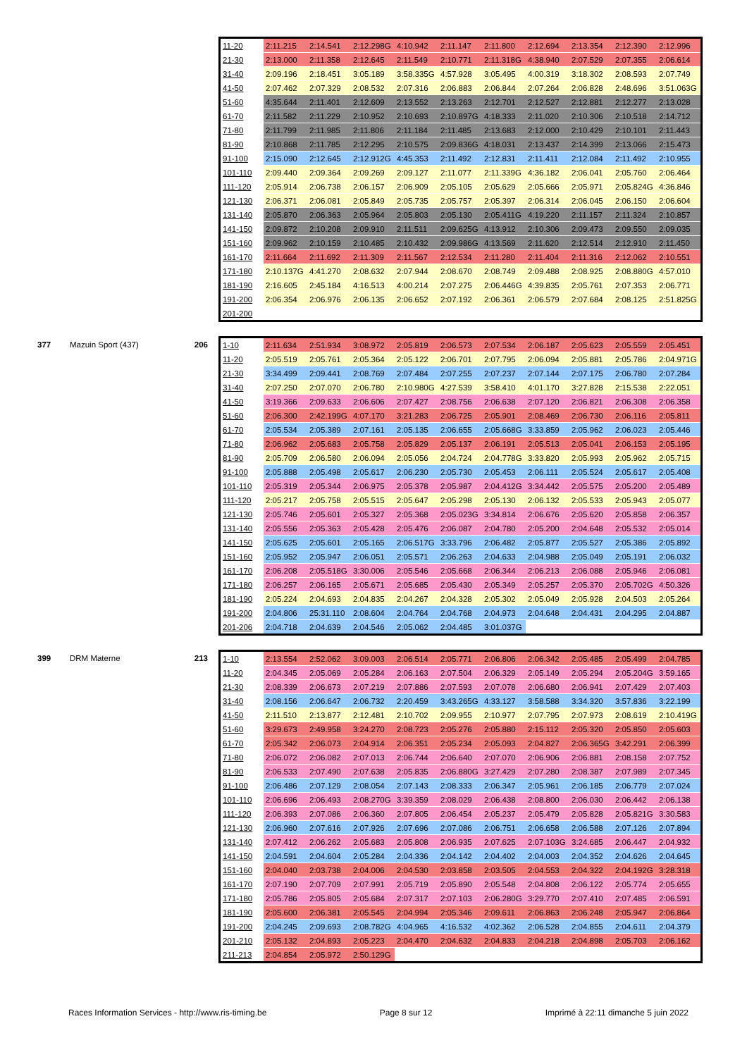| | | | 11-20 | 2:11.215 | 2:14.541 | 2:12.298G | 4:10.942 | 2:11.147 | 2:11.800 | 2:12.694 | 2:13.354 | 2:12.390 | 2:12.996 |
| | | | 21-30 | 2:13.000 | 2:11.358 | 2:12.645 | 2:11.549 | 2:10.771 | 2:11.318G | 4:38.940 | 2:07.529 | 2:07.355 | 2:06.614 |
| | | | 31-40 | 2:09.196 | 2:18.451 | 3:05.189 | 3:58.335G | 4:57.928 | 3:05.495 | 4:00.319 | 3:18.302 | 2:08.593 | 2:07.749 |
| | | | 41-50 | 2:07.462 | 2:07.329 | 2:08.532 | 2:07.316 | 2:06.883 | 2:06.844 | 2:07.264 | 2:06.828 | 2:48.696 | 3:51.063G |
| | | | 51-60 | 4:35.644 | 2:11.401 | 2:12.609 | 2:13.552 | 2:13.263 | 2:12.701 | 2:12.527 | 2:12.881 | 2:12.277 | 2:13.028 |
| | | | 61-70 | 2:11.582 | 2:11.229 | 2:10.952 | 2:10.693 | 2:10.897G | 4:18.333 | 2:11.020 | 2:10.306 | 2:10.518 | 2:14.712 |
| | | | 71-80 | 2:11.799 | 2:11.985 | 2:11.806 | 2:11.184 | 2:11.485 | 2:13.683 | 2:12.000 | 2:10.429 | 2:10.101 | 2:11.443 |
| | | | 81-90 | 2:10.868 | 2:11.785 | 2:12.295 | 2:10.575 | 2:09.836G | 4:18.031 | 2:13.437 | 2:14.399 | 2:13.066 | 2:15.473 |
| | | | 91-100 | 2:15.090 | 2:12.645 | 2:12.912G | 4:45.353 | 2:11.492 | 2:12.831 | 2:11.411 | 2:12.084 | 2:11.492 | 2:10.955 |
| | | | 101-110 | 2:09.440 | 2:09.364 | 2:09.269 | 2:09.127 | 2:11.077 | 2:11.339G | 4:36.182 | 2:06.041 | 2:05.760 | 2:06.464 |
| | | | 111-120 | 2:05.914 | 2:06.738 | 2:06.157 | 2:06.909 | 2:05.105 | 2:05.629 | 2:05.666 | 2:05.971 | 2:05.824G | 4:36.846 |
| | | | 121-130 | 2:06.371 | 2:06.081 | 2:05.849 | 2:05.735 | 2:05.757 | 2:05.397 | 2:06.314 | 2:06.045 | 2:06.150 | 2:06.604 |
| | | | 131-140 | 2:05.870 | 2:06.363 | 2:05.964 | 2:05.803 | 2:05.130 | 2:05.411G | 4:19.220 | 2:11.157 | 2:11.324 | 2:10.857 |
| | | | 141-150 | 2:09.872 | 2:10.208 | 2:09.910 | 2:11.511 | 2:09.625G | 4:13.912 | 2:10.306 | 2:09.473 | 2:09.550 | 2:09.035 |
| | | | 151-160 | 2:09.962 | 2:10.159 | 2:10.485 | 2:10.432 | 2:09.986G | 4:13.569 | 2:11.620 | 2:12.514 | 2:12.910 | 2:11.450 |
| | | | 161-170 | 2:11.664 | 2:11.692 | 2:11.309 | 2:11.567 | 2:12.534 | 2:11.280 | 2:11.404 | 2:11.316 | 2:12.062 | 2:10.551 |
| | | | 171-180 | 2:10.137G | 4:41.270 | 2:08.632 | 2:07.944 | 2:08.670 | 2:08.749 | 2:09.488 | 2:08.925 | 2:08.880G | 4:57.010 |
| | | | 181-190 | 2:16.605 | 2:45.184 | 4:16.513 | 4:00.214 | 2:07.275 | 2:06.446G | 4:39.835 | 2:05.761 | 2:07.353 | 2:06.771 |
| | | | 191-200 | 2:06.354 | 2:06.976 | 2:06.135 | 2:06.652 | 2:07.192 | 2:06.361 | 2:06.579 | 2:07.684 | 2:08.125 | 2:51.825G |
| | | | 201-200 | | | | | | | | | | |
| 377 | Mazuin Sport (437) | 206 | 1-10 | 2:11.634 | 2:51.934 | 3:08.972 | 2:05.819 | 2:06.573 | 2:07.534 | 2:06.187 | 2:05.623 | 2:05.559 | 2:05.451 |
| | | | 11-20 | 2:05.519 | 2:05.761 | 2:05.364 | 2:05.122 | 2:06.701 | 2:07.795 | 2:06.094 | 2:05.881 | 2:05.786 | 2:04.971G |
| | | | 21-30 | 3:34.499 | 2:09.441 | 2:08.769 | 2:07.484 | 2:07.255 | 2:07.237 | 2:07.144 | 2:07.175 | 2:06.780 | 2:07.284 |
| | | | 31-40 | 2:07.250 | 2:07.070 | 2:06.780 | 2:10.980G | 4:27.539 | 3:58.410 | 4:01.170 | 3:27.828 | 2:15.538 | 2:22.051 |
| | | | 41-50 | 3:19.366 | 2:09.633 | 2:06.606 | 2:07.427 | 2:08.756 | 2:06.638 | 2:07.120 | 2:06.821 | 2:06.308 | 2:06.358 |
| | | | 51-60 | 2:06.300 | 2:42.199G | 4:07.170 | 3:21.283 | 2:06.725 | 2:05.901 | 2:08.469 | 2:06.730 | 2:06.116 | 2:05.811 |
| | | | 61-70 | 2:05.534 | 2:05.389 | 2:07.161 | 2:05.135 | 2:06.655 | 2:05.668G | 3:33.859 | 2:05.962 | 2:06.023 | 2:05.446 |
| | | | 71-80 | 2:06.962 | 2:05.683 | 2:05.758 | 2:05.829 | 2:05.137 | 2:06.191 | 2:05.513 | 2:05.041 | 2:06.153 | 2:05.195 |
| | | | 81-90 | 2:05.709 | 2:06.580 | 2:06.094 | 2:05.056 | 2:04.724 | 2:04.778G | 3:33.820 | 2:05.993 | 2:05.962 | 2:05.715 |
| | | | 91-100 | 2:05.888 | 2:05.498 | 2:05.617 | 2:06.230 | 2:05.730 | 2:05.453 | 2:06.111 | 2:05.524 | 2:05.617 | 2:05.408 |
| | | | 101-110 | 2:05.319 | 2:05.344 | 2:06.975 | 2:05.378 | 2:05.987 | 2:04.412G | 3:34.442 | 2:05.575 | 2:05.200 | 2:05.489 |
| | | | 111-120 | 2:05.217 | 2:05.758 | 2:05.515 | 2:05.647 | 2:05.298 | 2:05.130 | 2:06.132 | 2:05.533 | 2:05.943 | 2:05.077 |
| | | | 121-130 | 2:05.746 | 2:05.601 | 2:05.327 | 2:05.368 | 2:05.023G | 3:34.814 | 2:06.676 | 2:05.620 | 2:05.858 | 2:06.357 |
| | | | 131-140 | 2:05.556 | 2:05.363 | 2:05.428 | 2:05.476 | 2:06.087 | 2:04.780 | 2:05.200 | 2:04.648 | 2:05.532 | 2:05.014 |
| | | | 141-150 | 2:05.625 | 2:05.601 | 2:05.165 | 2:06.517G | 3:33.796 | 2:06.482 | 2:05.877 | 2:05.527 | 2:05.386 | 2:05.892 |
| | | | 151-160 | 2:05.952 | 2:05.947 | 2:06.051 | 2:05.571 | 2:06.263 | 2:04.633 | 2:04.988 | 2:05.049 | 2:05.191 | 2:06.032 |
| | | | 161-170 | 2:06.208 | 2:05.518G | 3:30.006 | 2:05.546 | 2:05.668 | 2:06.344 | 2:06.213 | 2:06.088 | 2:05.946 | 2:06.081 |
| | | | 171-180 | 2:06.257 | 2:06.165 | 2:05.671 | 2:05.685 | 2:05.430 | 2:05.349 | 2:05.257 | 2:05.370 | 2:05.702G | 4:50.326 |
| | | | 181-190 | 2:05.224 | 2:04.693 | 2:04.835 | 2:04.267 | 2:04.328 | 2:05.302 | 2:05.049 | 2:05.928 | 2:04.503 | 2:05.264 |
| | | | 191-200 | 2:04.806 | 25:31.110 | 2:08.604 | 2:04.764 | 2:04.768 | 2:04.973 | 2:04.648 | 2:04.431 | 2:04.295 | 2:04.887 |
| | | | 201-206 | 2:04.718 | 2:04.639 | 2:04.546 | 2:05.062 | 2:04.485 | 3:01.037G | | | | |
| 399 | DRM Materne | 213 | 1-10 | 2:13.554 | 2:52.062 | 3:09.003 | 2:06.514 | 2:05.771 | 2:06.806 | 2:06.342 | 2:05.485 | 2:05.499 | 2:04.785 |
| | | | 11-20 | 2:04.345 | 2:05.069 | 2:05.284 | 2:06.163 | 2:07.504 | 2:06.329 | 2:05.149 | 2:05.294 | 2:05.204G | 3:59.165 |
| | | | 21-30 | 2:08.339 | 2:06.673 | 2:07.219 | 2:07.886 | 2:07.593 | 2:07.078 | 2:06.680 | 2:06.941 | 2:07.429 | 2:07.403 |
| | | | 31-40 | 2:08.156 | 2:06.647 | 2:06.732 | 2:20.459 | 3:43.265G | 4:33.127 | 3:58.588 | 3:34.320 | 3:57.836 | 3:22.199 |
| | | | 41-50 | 2:11.510 | 2:13.877 | 2:12.481 | 2:10.702 | 2:09.955 | 2:10.977 | 2:07.795 | 2:07.973 | 2:08.619 | 2:10.419G |
| | | | 51-60 | 3:29.673 | 2:49.958 | 3:24.270 | 2:08.723 | 2:05.276 | 2:05.880 | 2:15.112 | 2:05.320 | 2:05.850 | 2:05.603 |
| | | | 61-70 | 2:05.342 | 2:06.073 | 2:04.914 | 2:06.351 | 2:05.234 | 2:05.093 | 2:04.827 | 2:06.365G | 3:42.291 | 2:06.399 |
| | | | 71-80 | 2:06.072 | 2:06.082 | 2:07.013 | 2:06.744 | 2:06.640 | 2:07.070 | 2:06.906 | 2:06.881 | 2:08.158 | 2:07.752 |
| | | | 81-90 | 2:06.533 | 2:07.490 | 2:07.638 | 2:05.835 | 2:06.880G | 3:27.429 | 2:07.280 | 2:08.387 | 2:07.989 | 2:07.345 |
| | | | 91-100 | 2:06.486 | 2:07.129 | 2:08.054 | 2:07.143 | 2:08.333 | 2:06.347 | 2:05.961 | 2:06.185 | 2:06.779 | 2:07.024 |
| | | | 101-110 | 2:06.696 | 2:06.493 | 2:08.270G | 3:39.359 | 2:08.029 | 2:06.438 | 2:08.800 | 2:06.030 | 2:06.442 | 2:06.138 |
| | | | 111-120 | 2:06.393 | 2:07.086 | 2:06.360 | 2:07.805 | 2:06.454 | 2:05.237 | 2:05.479 | 2:05.828 | 2:05.821G | 3:30.583 |
| | | | 121-130 | 2:06.960 | 2:07.616 | 2:07.926 | 2:07.696 | 2:07.086 | 2:06.751 | 2:06.658 | 2:06.588 | 2:07.126 | 2:07.894 |
| | | | 131-140 | 2:07.412 | 2:06.262 | 2:05.683 | 2:05.808 | 2:06.935 | 2:07.625 | 2:07.103G | 3:24.685 | 2:06.447 | 2:04.932 |
| | | | 141-150 | 2:04.591 | 2:04.604 | 2:05.284 | 2:04.336 | 2:04.142 | 2:04.402 | 2:04.003 | 2:04.352 | 2:04.626 | 2:04.645 |
| | | | 151-160 | 2:04.040 | 2:03.738 | 2:04.006 | 2:04.530 | 2:03.858 | 2:03.505 | 2:04.553 | 2:04.322 | 2:04.192G | 3:28.318 |
| | | | 161-170 | 2:07.190 | 2:07.709 | 2:07.991 | 2:05.719 | 2:05.890 | 2:05.548 | 2:04.808 | 2:06.122 | 2:05.774 | 2:05.655 |
| | | | 171-180 | 2:05.786 | 2:05.805 | 2:05.684 | 2:07.317 | 2:07.103 | 2:06.280G | 3:29.770 | 2:07.410 | 2:07.485 | 2:06.591 |
| | | | 181-190 | 2:05.600 | 2:06.381 | 2:05.545 | 2:04.994 | 2:05.346 | 2:09.611 | 2:06.863 | 2:06.248 | 2:05.947 | 2:06.864 |
| | | | 191-200 | 2:04.245 | 2:09.693 | 2:08.782G | 4:04.965 | 4:16.532 | 4:02.362 | 2:06.528 | 2:04.855 | 2:04.611 | 2:04.379 |
| | | | 201-210 | 2:05.132 | 2:04.893 | 2:05.223 | 2:04.470 | 2:04.632 | 2:04.833 | 2:04.218 | 2:04.898 | 2:05.703 | 2:06.162 |
| | | | 211-213 | 2:04.854 | 2:05.972 | 2:50.129G | | | | | | | |
Races Information Services - http://www.ris-timing.be Page 8 sur 12 Imprimé à 22:11 dimanche 5 juin 2022